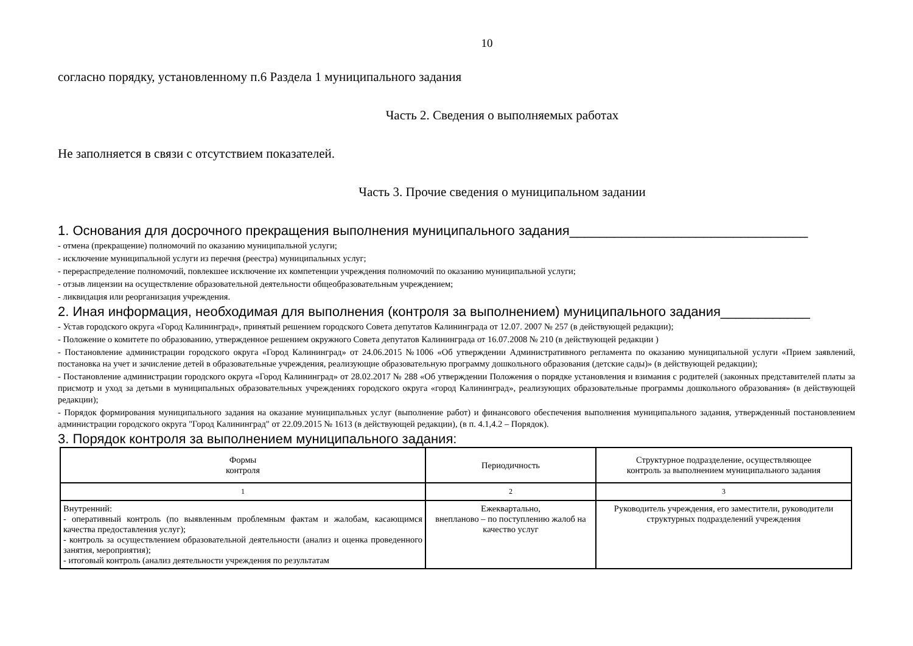10
согласно порядку, установленному п.6 Раздела 1 муниципального задания
Часть 2. Сведения о выполняемых работах
Не заполняется в связи с отсутствием показателей.
Часть 3. Прочие сведения о муниципальном задании
1. Основания для досрочного прекращения выполнения муниципального задания________________________________
- отмена (прекращение) полномочий по оказанию муниципальной услуги;
- исключение муниципальной услуги из перечня (реестра) муниципальных услуг;
- перераспределение полномочий, повлекшее исключение их компетенции учреждения полномочий по оказанию муниципальной услуги;
- отзыв лицензии на осуществление образовательной деятельности общеобразовательным учреждением;
- ликвидация или реорганизация учреждения.
2. Иная информация, необходимая для выполнения (контроля за выполнением) муниципального задания____________
- Устав городского округа «Город Калининград», принятый решением городского Совета депутатов Калининграда от 12.07. 2007 № 257 (в действующей редакции);
- Положение о комитете по образованию, утвержденное решением окружного Совета депутатов Калининграда от 16.07.2008 № 210 (в действующей редакции )
- Постановление администрации городского округа «Город Калининград» от 24.06.2015 №1006 «Об утверждении Административного регламента по оказанию муниципальной услуги «Прием заявлений, постановка на учет и зачисление детей в образовательные учреждения, реализующие образовательную программу дошкольного образования (детские сады)» (в действующей редакции);
- Постановление администрации городского округа «Город Калининград» от 28.02.2017 № 288 «Об утверждении Положения о порядке установления и взимания с родителей (законных представителей платы за присмотр и уход за детьми в муниципальных образовательных учреждениях городского округа «город Калининград», реализующих образовательные программы дошкольного образования» (в действующей редакции);
- Порядок формирования муниципального задания на оказание муниципальных услуг (выполнение работ) и финансового обеспечения выполнения муниципального задания, утвержденный постановлением администрации городского округа "Город Калининград" от 22.09.2015 № 1613 (в действующей редакции), (в п. 4.1,4.2 – Порядок).
3. Порядок контроля за выполнением муниципального задания:
| Формы контроля | Периодичность | Структурное подразделение, осуществляющее контроль за выполнением муниципального задания |
| --- | --- | --- |
| 1 | 2 | 3 |
| Внутренний: - оперативный контроль (по выявленным проблемным фактам и жалобам, касающимся качества предоставления услуг); - контроль за осуществлением образовательной деятельности (анализ и оценка проведенного занятия, мероприятия); - итоговый контроль (анализ деятельности учреждения по результатам | Ежеквартально, внепланово – по поступлению жалоб на качество услуг | Руководитель учреждения, его заместители, руководители структурных подразделений учреждения |